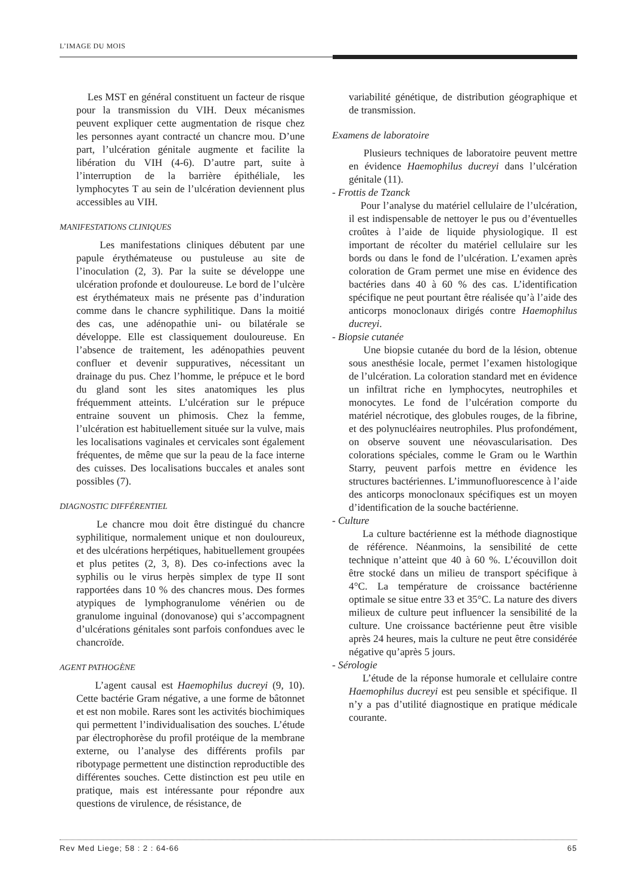L’IMAGE DU MOIS
Les MST en général constituent un facteur de risque pour la transmission du VIH. Deux mécanismes peuvent expliquer cette augmentation de risque chez les personnes ayant contracté un chancre mou. D’une part, l’ulcération génitale augmente et facilite la libération du VIH (4-6). D’autre part, suite à l’interruption de la barrière épithéliale, les lymphocytes T au sein de l’ulcération deviennent plus accessibles au VIH.
MANIFESTATIONS CLINIQUES
Les manifestations cliniques débutent par une papule érythémateuse ou pustuleuse au site de l’inoculation (2, 3). Par la suite se développe une ulcération profonde et douloureuse. Le bord de l’ulcère est érythémateux mais ne présente pas d’induration comme dans le chancre syphilitique. Dans la moitié des cas, une adénopathie uni- ou bilatérale se développe. Elle est classiquement douloureuse. En l’absence de traitement, les adénopathies peuvent confluer et devenir suppuratives, nécessitant un drainage du pus. Chez l’homme, le prépuce et le bord du gland sont les sites anatomiques les plus fréquemment atteints. L’ulcération sur le prépuce entraine souvent un phimosis. Chez la femme, l’ulcération est habituellement située sur la vulve, mais les localisations vaginales et cervicales sont également fréquentes, de même que sur la peau de la face interne des cuisses. Des localisations buccales et anales sont possibles (7).
DIAGNOSTIC DIFFÉRENTIEL
Le chancre mou doit être distingué du chancre syphilitique, normalement unique et non douloureux, et des ulcérations herpétiques, habituellement groupées et plus petites (2, 3, 8). Des co-infections avec la syphilis ou le virus herpès simplex de type II sont rapportées dans 10 % des chancres mous. Des formes atypiques de lymphogranulome vénérien ou de granulome inguinal (donovanose) qui s’accompagnent d’ulcérations génitales sont parfois confondues avec le chancroïde.
AGENT PATHOGÈNE
L’agent causal est Haemophilus ducreyi (9, 10). Cette bactérie Gram négative, a une forme de bâtonnet et est non mobile. Rares sont les activités biochimiques qui permettent l’individualisation des souches. L’étude par électrophorèse du profil protéique de la membrane externe, ou l’analyse des différents profils par ribotypage permettent une distinction reproductible des différentes souches. Cette distinction est peu utile en pratique, mais est intéressante pour répondre aux questions de virulence, de résistance, de
variabilité génétique, de distribution géographique et de transmission.
Examens de laboratoire
Plusieurs techniques de laboratoire peuvent mettre en évidence Haemophilus ducreyi dans l’ulcération génitale (11).
- Frottis de Tzanck
Pour l’analyse du matériel cellulaire de l’ulcération, il est indispensable de nettoyer le pus ou d’éventuelles croûtes à l’aide de liquide physiologique. Il est important de récolter du matériel cellulaire sur les bords ou dans le fond de l’ulcération. L’examen après coloration de Gram permet une mise en évidence des bactéries dans 40 à 60 % des cas. L’identification spécifique ne peut pourtant être réalisée qu’à l’aide des anticorps monoclonaux dirigés contre Haemophilus ducreyi.
- Biopsie cutanée
Une biopsie cutanée du bord de la lésion, obtenue sous anesthésie locale, permet l’examen histologique de l’ulcération. La coloration standard met en évidence un infiltrat riche en lymphocytes, neutrophiles et monocytes. Le fond de l’ulcération comporte du matériel nécrotique, des globules rouges, de la fibrine, et des polynucléaires neutrophiles. Plus profondément, on observe souvent une néovascularisation. Des colorations spéciales, comme le Gram ou le Warthin Starry, peuvent parfois mettre en évidence les structures bactériennes. L’immunofluorescence à l’aide des anticorps monoclonaux spécifiques est un moyen d’identification de la souche bactérienne.
- Culture
La culture bactérienne est la méthode diagnostique de référence. Néanmoins, la sensibilité de cette technique n’atteint que 40 à 60 %. L’écouvillon doit être stocké dans un milieu de transport spécifique à 4°C. La température de croissance bactérienne optimale se situe entre 33 et 35°C. La nature des divers milieux de culture peut influencer la sensibilité de la culture. Une croissance bactérienne peut être visible après 24 heures, mais la culture ne peut être considérée négative qu’après 5 jours.
- Sérologie
L’étude de la réponse humorale et cellulaire contre Haemophilus ducreyi est peu sensible et spécifique. Il n’y a pas d’utilité diagnostique en pratique médicale courante.
Rev Med Liege; 58 : 2 : 64-66 65